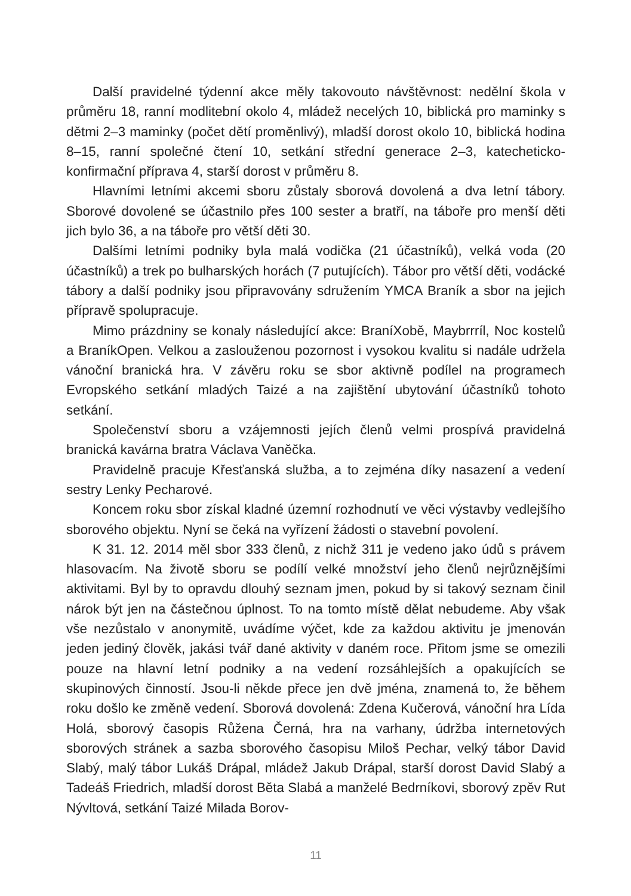Další pravidelné týdenní akce měly takovouto návštěvnost: nedělní škola v průměru 18, ranní modlitební okolo 4, mládež necelých 10, biblická pro maminky s dětmi 2–3 maminky (počet dětí proměnlivý), mladší dorost okolo 10, biblická hodina 8–15, ranní společné čtení 10, setkání střední generace 2–3, katecheticko-konfirmační příprava 4, starší dorost v průměru 8.
Hlavními letními akcemi sboru zůstaly sborová dovolená a dva letní tábory. Sborové dovolené se účastnilo přes 100 sester a bratří, na táboře pro menší děti jich bylo 36, a na táboře pro větší děti 30.
Dalšími letními podniky byla malá vodička (21 účastníků), velká voda (20 účastníků) a trek po bulharských horách (7 putujících). Tábor pro větší děti, vodácké tábory a další podniky jsou připravovány sdružením YMCA Braník a sbor na jejich přípravě spolupracuje.
Mimo prázdniny se konaly následující akce: BraníXobě, Maybrrríl, Noc kostelů a BraníkOpen. Velkou a zaslouženou pozornost i vysokou kvalitu si nadále udržela vánoční branická hra. V závěru roku se sbor aktivně podílel na programech Evropského setkání mladých Taizé a na zajištění ubytování účastníků tohoto setkání.
Společenství sboru a vzájemnosti jejích členů velmi prospívá pravidelná branická kavárna bratra Václava Vaněčka.
Pravidelně pracuje Křesťanská služba, a to zejména díky nasazení a vedení sestry Lenky Pecharové.
Koncem roku sbor získal kladné územní rozhodnutí ve věci výstavby vedlejšího sborového objektu. Nyní se čeká na vyřízení žádosti o stavební povolení.
K 31. 12. 2014 měl sbor 333 členů, z nichž 311 je vedeno jako údů s právem hlasovacím. Na životě sboru se podílí velké množství jeho členů nejrůznějšími aktivitami. Byl by to opravdu dlouhý seznam jmen, pokud by si takový seznam činil nárok být jen na částečnou úplnost. To na tomto místě dělat nebudeme. Aby však vše nezůstalo v anonymitě, uvádíme výčet, kde za každou aktivitu je jmenován jeden jediný člověk, jakási tvář dané aktivity v daném roce. Přitom jsme se omezili pouze na hlavní letní podniky a na vedení rozsáhlejších a opakujících se skupinových činností. Jsou-li někde přece jen dvě jména, znamená to, že během roku došlo ke změně vedení. Sborová dovolená: Zdena Kučerová, vánoční hra Lída Holá, sborový časopis Růžena Černá, hra na varhany, údržba internetových sborových stránek a sazba sborového časopisu Miloš Pechar, velký tábor David Slabý, malý tábor Lukáš Drápal, mládež Jakub Drápal, starší dorost David Slabý a Tadeáš Friedrich, mladší dorost Běta Slabá a manželé Bedrníkovi, sborový zpěv Rut Nývltová, setkání Taizé Milada Borov-
11